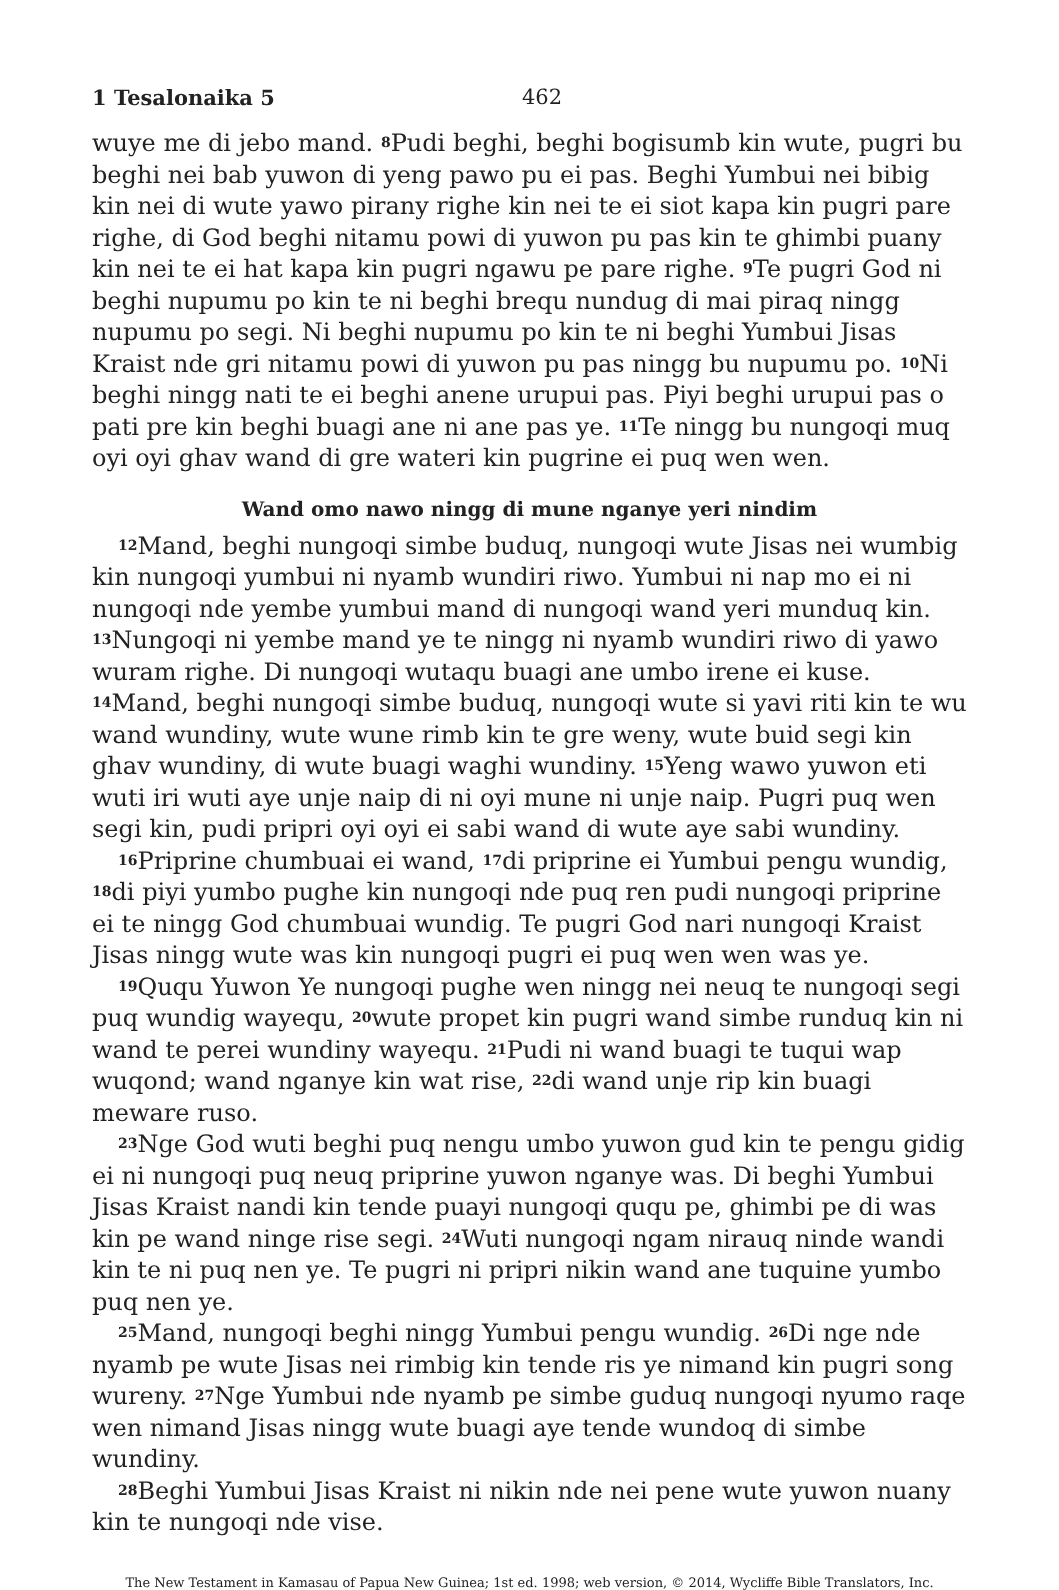1 Tesalonaika 5 462
wuye me di jebo mand. <sup>8</sup>Pudi beghi, beghi bogisumb kin wute, pugri bu beghi nei bab yuwon di yeng pawo pu ei pas. Beghi Yumbui nei bibig kin nei di wute yawo pirany righe kin nei te ei siot kapa kin pugri pare righe, di God beghi nitamu powi di yuwon pu pas kin te ghimbi puany kin nei te ei hat kapa kin pugri ngawu pe pare righe. <sup>9</sup>Te pugri God ni beghi nupumu po kin te ni beghi brequ nundug di mai piraq ningg nupumu po segi. Ni beghi nupumu po kin te ni beghi Yumbui Jisas Kraist nde gri nitamu powi di yuwon pu pas ningg bu nupumu po. <sup>10</sup>Ni beghi ningg nati te ei beghi anene urupui pas. Piyi beghi urupui pas o pati pre kin beghi buagi ane ni ane pas ye. <sup>11</sup>Te ningg bu nungoqi muq oyi oyi ghav wand di gre wateri kin pugrine ei puq wen wen.
Wand omo nawo ningg di mune nganye yeri nindim
<sup>12</sup> Mand, beghi nungoqi simbe buduq, nungoqi wute Jisas nei wumbig kin nungoqi yumbui ni nyamb wundiri riwo. Yumbui ni nap mo ei ni nungoqi nde yembe yumbui mand di nungoqi wand yeri munduq kin. <sup>13</sup>Nungoqi ni yembe mand ye te ningg ni nyamb wundiri riwo di yawo wuram righe. Di nungoqi wutaqu buagi ane umbo irene ei kuse. <sup>14</sup>Mand, beghi nungoqi simbe buduq, nungoqi wute si yavi riti kin te wu wand wundiny, wute wune rimb kin te gre weny, wute buid segi kin ghav wundiny, di wute buagi waghi wundiny. <sup>15</sup>Yeng wawo yuwon eti wuti iri wuti aye unje naip di ni oyi mune ni unje naip. Pugri puq wen segi kin, pudi pripri oyi oyi ei sabi wand di wute aye sabi wundiny.
<sup>16</sup> Priprine chumbuai ei wand, <sup>17</sup>di priprine ei Yumbui pengu wundig, <sup>18</sup>di piyi yumbo pughe kin nungoqi nde puq ren pudi nungoqi priprine ei te ningg God chumbuai wundig. Te pugri God nari nungoqi Kraist Jisas ningg wute was kin nungoqi pugri ei puq wen wen was ye.
<sup>19</sup> Ququ Yuwon Ye nungoqi pughe wen ningg nei neuq te nungoqi segi puq wundig wayequ, <sup>20</sup>wute propet kin pugri wand simbe runduq kin ni wand te perei wundiny wayequ. <sup>21</sup>Pudi ni wand buagi te tuqui wap wuqond; wand nganye kin wat rise, <sup>22</sup>di wand unje rip kin buagi meware ruso.
<sup>23</sup> Nge God wuti beghi puq nengu umbo yuwon gud kin te pengu gidig ei ni nungoqi puq neuq priprine yuwon nganye was. Di beghi Yumbui Jisas Kraist nandi kin tende puayi nungoqi ququ pe, ghimbi pe di was kin pe wand ninge rise segi. <sup>24</sup>Wuti nungoqi ngam nirauq ninde wandi kin te ni puq nen ye. Te pugri ni pripri nikin wand ane tuquine yumbo puq nen ye.
<sup>25</sup> Mand, nungoqi beghi ningg Yumbui pengu wundig. <sup>26</sup>Di nge nde nyamb pe wute Jisas nei rimbig kin tende ris ye nimand kin pugri song wureny. <sup>27</sup>Nge Yumbui nde nyamb pe simbe guduq nungoqi nyumo raqe wen nimand Jisas ningg wute buagi aye tende wundoq di simbe wundiny.
<sup>28</sup> Beghi Yumbui Jisas Kraist ni nikin nde nei pene wute yuwon nuany kin te nungoqi nde vise.
The New Testament in Kamasau of Papua New Guinea; 1st ed. 1998; web version, © 2014, Wycliffe Bible Translators, Inc.